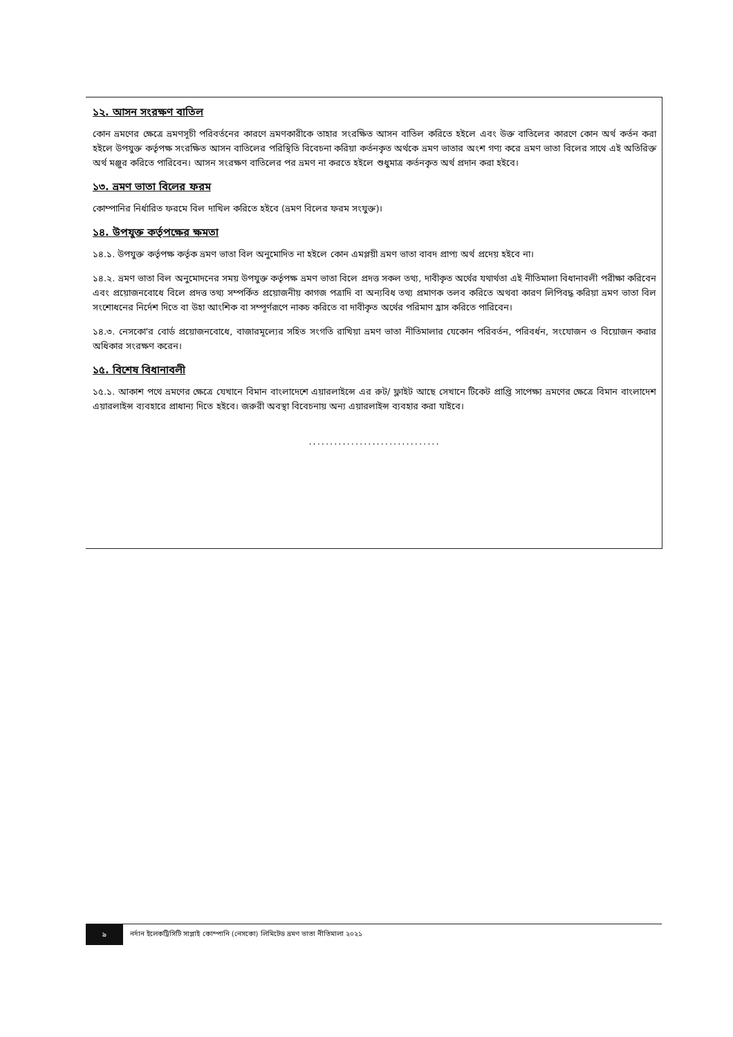১২. আসন সংরক্ষণ বাতিল
কোন ভ্রমণের ক্ষেত্রে ভ্রমণসূচী পরিবর্তনের কারণে ভ্রমণকারীকে তাহার সংরক্ষিত আসন বাতিল করিতে হইলে এবং উক্ত বাতিলের কারণে কোন অর্থ কর্তন করা হইলে উপযুক্ত কর্তৃপক্ষ সংরক্ষিত আসন বাতিলের পরিস্থিতি বিবেচনা করিয়া কর্তনকৃত অর্থকে ভ্রমণ ভাতার অংশ গণ্য করে ভ্রমণ ভাতা বিলের সাথে এই অতিরিক্ত অর্থ মঞ্জুর করিতে পারিবেন। আসন সংরক্ষণ বাতিলের পর ভ্রমণ না করতে হইলে শুধুমাত্র কর্তনকৃত অর্থ প্রদান করা হইবে।
১৩. ভ্রমণ ভাতা বিলের ফরম
কোম্পানির নির্ধারিত ফরমে বিল দাখিল করিতে হইবে (ভ্রমণ বিলের ফরম সংযুক্ত)।
১৪. উপযুক্ত কর্তৃপক্ষের ক্ষমতা
১৪.১. উপযুক্ত কর্তৃপক্ষ কর্তৃক ভ্রমণ ভাতা বিল অনুমোদিত না হইলে কোন এমপ্লয়ী ভ্রমণ ভাতা বাবদ প্রাপ্য অর্থ প্রদেয় হইবে না।
১৪.২. ভ্রমণ ভাতা বিল অনুমোদনের সময় উপযুক্ত কর্তৃপক্ষ ভ্রমণ ভাতা বিলে প্রদত্ত সকল তথ্য, দাবীকৃত অর্থের যথার্থতা এই নীতিমালা বিধানাবলী পরীক্ষা করিবেন এবং প্রয়োজনবোধে বিলে প্রদত্ত তথ্য সম্পর্কিত প্রয়োজনীয় কাগজ পত্রাদি বা অন্যবিধ তথ্য প্রমাণক তলব করিতে অথবা কারণ লিপিবদ্ধ করিয়া ভ্রমণ ভাতা বিল সংশোধনের নির্দেশ দিতে বা উহা আংশিক বা সম্পূর্ণরূপে নাকচ করিতে বা দাবীকৃত অর্থের পরিমাণ হ্রাস করিতে পারিবেন।
১৪.৩. নেসকো'র বোর্ড প্রয়োজনবোধে, বাজারমূল্যের সহিত সংগতি রাখিয়া ভ্রমণ ভাতা নীতিমালার যেকোন পরিবর্তন, পরিবর্ধন, সংযোজন ও বিয়োজন করার অধিকার সংরক্ষণ করেন।
১৫. বিশেষ বিধানাবলী
১৫.১. আকাশ পথে ভ্রমণের ক্ষেত্রে যেখানে বিমান বাংলাদেশে এয়ারলাইন্সে এর রুট/ ফ্লাইট আছে সেখানে টিকেট প্রাপ্তি সাপেক্ষ্য ভ্রমণের ক্ষেত্রে বিমান বাংলাদেশ এয়ারলাইন্স ব্যবহারে প্রাধান্য দিতে হইবে। জরুরী অবস্থা বিবেচনায় অন্য এয়ারলাইন্স ব্যবহার করা যাইবে।
...............................
৯
নর্দান ইলেকট্রিসিটি সাপ্লাই কোম্পানি (নেসকো) লিমিটেড ভ্রমণ ভাতা নীতিমালা ২০২১